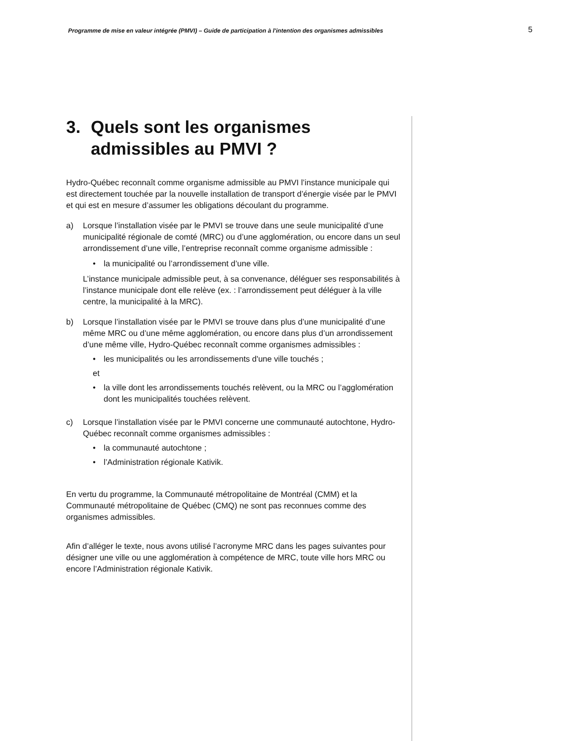Programme de mise en valeur intégrée (PMVI) – Guide de participation à l'intention des organismes admissibles 5
3. Quels sont les organismes admissibles au PMVI ?
Hydro-Québec reconnaît comme organisme admissible au PMVI l’instance municipale qui est directement touchée par la nouvelle installation de transport d’énergie visée par le PMVI et qui est en mesure d’assumer les obligations découlant du programme.
a) Lorsque l’installation visée par le PMVI se trouve dans une seule municipalité d’une municipalité régionale de comté (MRC) ou d’une agglomération, ou encore dans un seul arrondissement d’une ville, l’entreprise reconnaît comme organisme admissible :
• la municipalité ou l’arrondissement d’une ville.
L’instance municipale admissible peut, à sa convenance, déléguer ses responsabilités à l’instance municipale dont elle relève (ex. : l’arrondissement peut déléguer à la ville centre, la municipalité à la MRC).
b) Lorsque l’installation visée par le PMVI se trouve dans plus d’une municipalité d’une même MRC ou d’une même agglomération, ou encore dans plus d’un arrondissement d’une même ville, Hydro-Québec reconnaît comme organismes admissibles :
• les municipalités ou les arrondissements d'une ville touchés ;
et
• la ville dont les arrondissements touchés relèvent, ou la MRC ou l’agglomération dont les municipalités touchées relèvent.
c) Lorsque l’installation visée par le PMVI concerne une communauté autochtone, Hydro-Québec reconnaît comme organismes admissibles :
• la communauté autochtone ;
• l’Administration régionale Kativik.
En vertu du programme, la Communauté métropolitaine de Montréal (CMM) et la Communauté métropolitaine de Québec (CMQ) ne sont pas reconnues comme des organismes admissibles.
Afin d’alléger le texte, nous avons utilisé l’acronyme MRC dans les pages suivantes pour désigner une ville ou une agglomération à compétence de MRC, toute ville hors MRC ou encore l’Administration régionale Kativik.